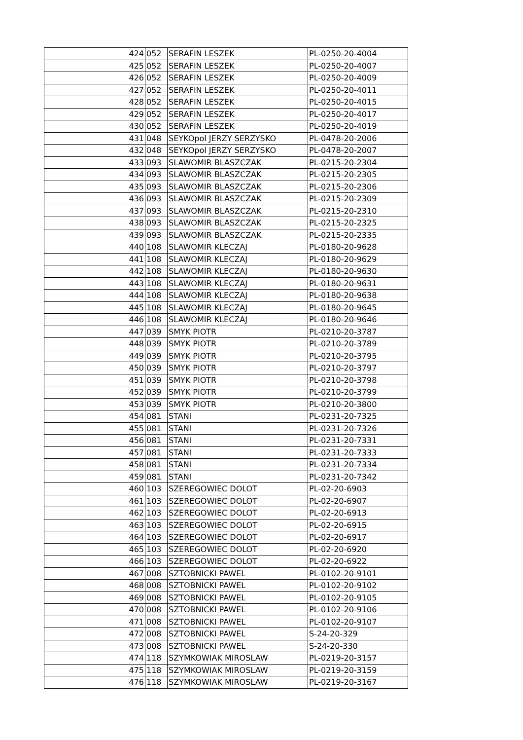| 424 | 052 | SERAFIN LESZEK | PL-0250-20-4004 |
| 425 | 052 | SERAFIN LESZEK | PL-0250-20-4007 |
| 426 | 052 | SERAFIN LESZEK | PL-0250-20-4009 |
| 427 | 052 | SERAFIN LESZEK | PL-0250-20-4011 |
| 428 | 052 | SERAFIN LESZEK | PL-0250-20-4015 |
| 429 | 052 | SERAFIN LESZEK | PL-0250-20-4017 |
| 430 | 052 | SERAFIN LESZEK | PL-0250-20-4019 |
| 431 | 048 | SEYKOpol JERZY SERZYSKO | PL-0478-20-2006 |
| 432 | 048 | SEYKOpol JERZY SERZYSKO | PL-0478-20-2007 |
| 433 | 093 | SLAWOMIR BLASZCZAK | PL-0215-20-2304 |
| 434 | 093 | SLAWOMIR BLASZCZAK | PL-0215-20-2305 |
| 435 | 093 | SLAWOMIR BLASZCZAK | PL-0215-20-2306 |
| 436 | 093 | SLAWOMIR BLASZCZAK | PL-0215-20-2309 |
| 437 | 093 | SLAWOMIR BLASZCZAK | PL-0215-20-2310 |
| 438 | 093 | SLAWOMIR BLASZCZAK | PL-0215-20-2325 |
| 439 | 093 | SLAWOMIR BLASZCZAK | PL-0215-20-2335 |
| 440 | 108 | SLAWOMIR KLECZAJ | PL-0180-20-9628 |
| 441 | 108 | SLAWOMIR KLECZAJ | PL-0180-20-9629 |
| 442 | 108 | SLAWOMIR KLECZAJ | PL-0180-20-9630 |
| 443 | 108 | SLAWOMIR KLECZAJ | PL-0180-20-9631 |
| 444 | 108 | SLAWOMIR KLECZAJ | PL-0180-20-9638 |
| 445 | 108 | SLAWOMIR KLECZAJ | PL-0180-20-9645 |
| 446 | 108 | SLAWOMIR KLECZAJ | PL-0180-20-9646 |
| 447 | 039 | SMYK PIOTR | PL-0210-20-3787 |
| 448 | 039 | SMYK PIOTR | PL-0210-20-3789 |
| 449 | 039 | SMYK PIOTR | PL-0210-20-3795 |
| 450 | 039 | SMYK PIOTR | PL-0210-20-3797 |
| 451 | 039 | SMYK PIOTR | PL-0210-20-3798 |
| 452 | 039 | SMYK PIOTR | PL-0210-20-3799 |
| 453 | 039 | SMYK PIOTR | PL-0210-20-3800 |
| 454 | 081 | STANI | PL-0231-20-7325 |
| 455 | 081 | STANI | PL-0231-20-7326 |
| 456 | 081 | STANI | PL-0231-20-7331 |
| 457 | 081 | STANI | PL-0231-20-7333 |
| 458 | 081 | STANI | PL-0231-20-7334 |
| 459 | 081 | STANI | PL-0231-20-7342 |
| 460 | 103 | SZEREGOWIEC DOLOT | PL-02-20-6903 |
| 461 | 103 | SZEREGOWIEC DOLOT | PL-02-20-6907 |
| 462 | 103 | SZEREGOWIEC DOLOT | PL-02-20-6913 |
| 463 | 103 | SZEREGOWIEC DOLOT | PL-02-20-6915 |
| 464 | 103 | SZEREGOWIEC DOLOT | PL-02-20-6917 |
| 465 | 103 | SZEREGOWIEC DOLOT | PL-02-20-6920 |
| 466 | 103 | SZEREGOWIEC DOLOT | PL-02-20-6922 |
| 467 | 008 | SZTOBNICKI PAWEL | PL-0102-20-9101 |
| 468 | 008 | SZTOBNICKI PAWEL | PL-0102-20-9102 |
| 469 | 008 | SZTOBNICKI PAWEL | PL-0102-20-9105 |
| 470 | 008 | SZTOBNICKI PAWEL | PL-0102-20-9106 |
| 471 | 008 | SZTOBNICKI PAWEL | PL-0102-20-9107 |
| 472 | 008 | SZTOBNICKI PAWEL | S-24-20-329 |
| 473 | 008 | SZTOBNICKI PAWEL | S-24-20-330 |
| 474 | 118 | SZYMKOWIAK MIROSLAW | PL-0219-20-3157 |
| 475 | 118 | SZYMKOWIAK MIROSLAW | PL-0219-20-3159 |
| 476 | 118 | SZYMKOWIAK MIROSLAW | PL-0219-20-3167 |